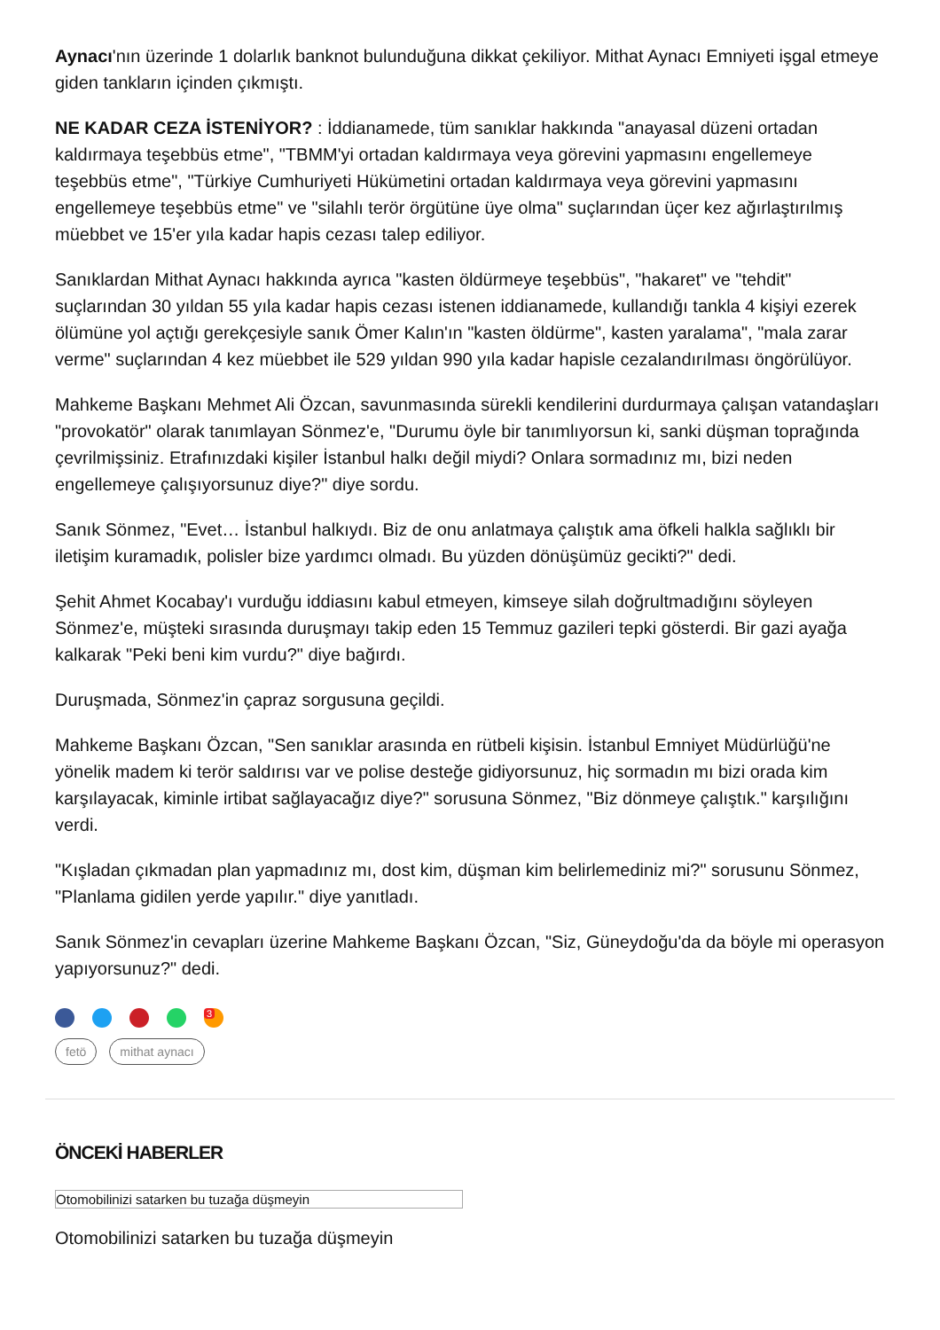Aynacı'nın üzerinde 1 dolarlık banknot bulunduğuna dikkat çekiliyor. Mithat Aynacı Emniyeti işgal etmeye giden tankların içinden çıkmıştı.
NE KADAR CEZA İSTENİYOR? : İddianamede, tüm sanıklar hakkında "anayasal düzeni ortadan kaldırmaya teşebbüs etme", "TBMM'yi ortadan kaldırmaya veya görevini yapmasını engellemeye teşebbüs etme", "Türkiye Cumhuriyeti Hükümetini ortadan kaldırmaya veya görevini yapmasını engellemeye teşebbüs etme" ve "silahlı terör örgütüne üye olma" suçlarından üçer kez ağırlaştırılmış müebbet ve 15'er yıla kadar hapis cezası talep ediliyor.
Sanıklardan Mithat Aynacı hakkında ayrıca "kasten öldürmeye teşebbüs", "hakaret" ve "tehdit" suçlarından 30 yıldan 55 yıla kadar hapis cezası istenen iddianamede, kullandığı tankla 4 kişiyi ezerek ölümüne yol açtığı gerekçesiyle sanık Ömer Kalın'ın "kasten öldürme", kasten yaralama", "mala zarar verme" suçlarından 4 kez müebbet ile 529 yıldan 990 yıla kadar hapisle cezalandırılması öngörülüyor.
Mahkeme Başkanı Mehmet Ali Özcan, savunmasında sürekli kendilerini durdurmaya çalışan vatandaşları "provokatör" olarak tanımlayan Sönmez'e, "Durumu öyle bir tanımlıyorsun ki, sanki düşman toprağında çevrilmişsiniz. Etrafınızdaki kişiler İstanbul halkı değil miydi? Onlara sormadınız mı, bizi neden engellemeye çalışıyorsunuz diye?" diye sordu.
Sanık Sönmez, "Evet… İstanbul halkıydı. Biz de onu anlatmaya çalıştık ama öfkeli halkla sağlıklı bir iletişim kuramadık, polisler bize yardımcı olmadı. Bu yüzden dönüşümüz gecikti?" dedi.
Şehit Ahmet Kocabay'ı vurduğu iddiasını kabul etmeyen, kimseye silah doğrultmadığını söyleyen Sönmez'e, müşteki sırasında duruşmayı takip eden 15 Temmuz gazileri tepki gösterdi. Bir gazi ayağa kalkarak "Peki beni kim vurdu?" diye bağırdı.
Duruşmada, Sönmez'in çapraz sorgusuna geçildi.
Mahkeme Başkanı Özcan, "Sen sanıklar arasında en rütbeli kişisin. İstanbul Emniyet Müdürlüğü'ne yönelik madem ki terör saldırısı var ve polise desteğe gidiyorsunuz, hiç sormadın mı bizi orada kim karşılayacak, kiminle irtibat sağlayacağız diye?" sorusuna Sönmez, "Biz dönmeye çalıştık." karşılığını verdi.
"Kışladan çıkmadan plan yapmadınız mı, dost kim, düşman kim belirlemediniz mi?" sorusunu Sönmez, "Planlama gidilen yerde yapılır." diye yanıtladı.
Sanık Sönmez'in cevapları üzerine Mahkeme Başkanı Özcan, "Siz, Güneydoğu'da da böyle mi operasyon yapıyorsunuz?" dedi.
<sup>3</sup>
fetö mithat aynacı
ÖNCEKİ HABERLER
Otomobilinizi satarken bu tuzağa düşmeyin
Otomobilinizi satarken bu tuzağa düşmeyin